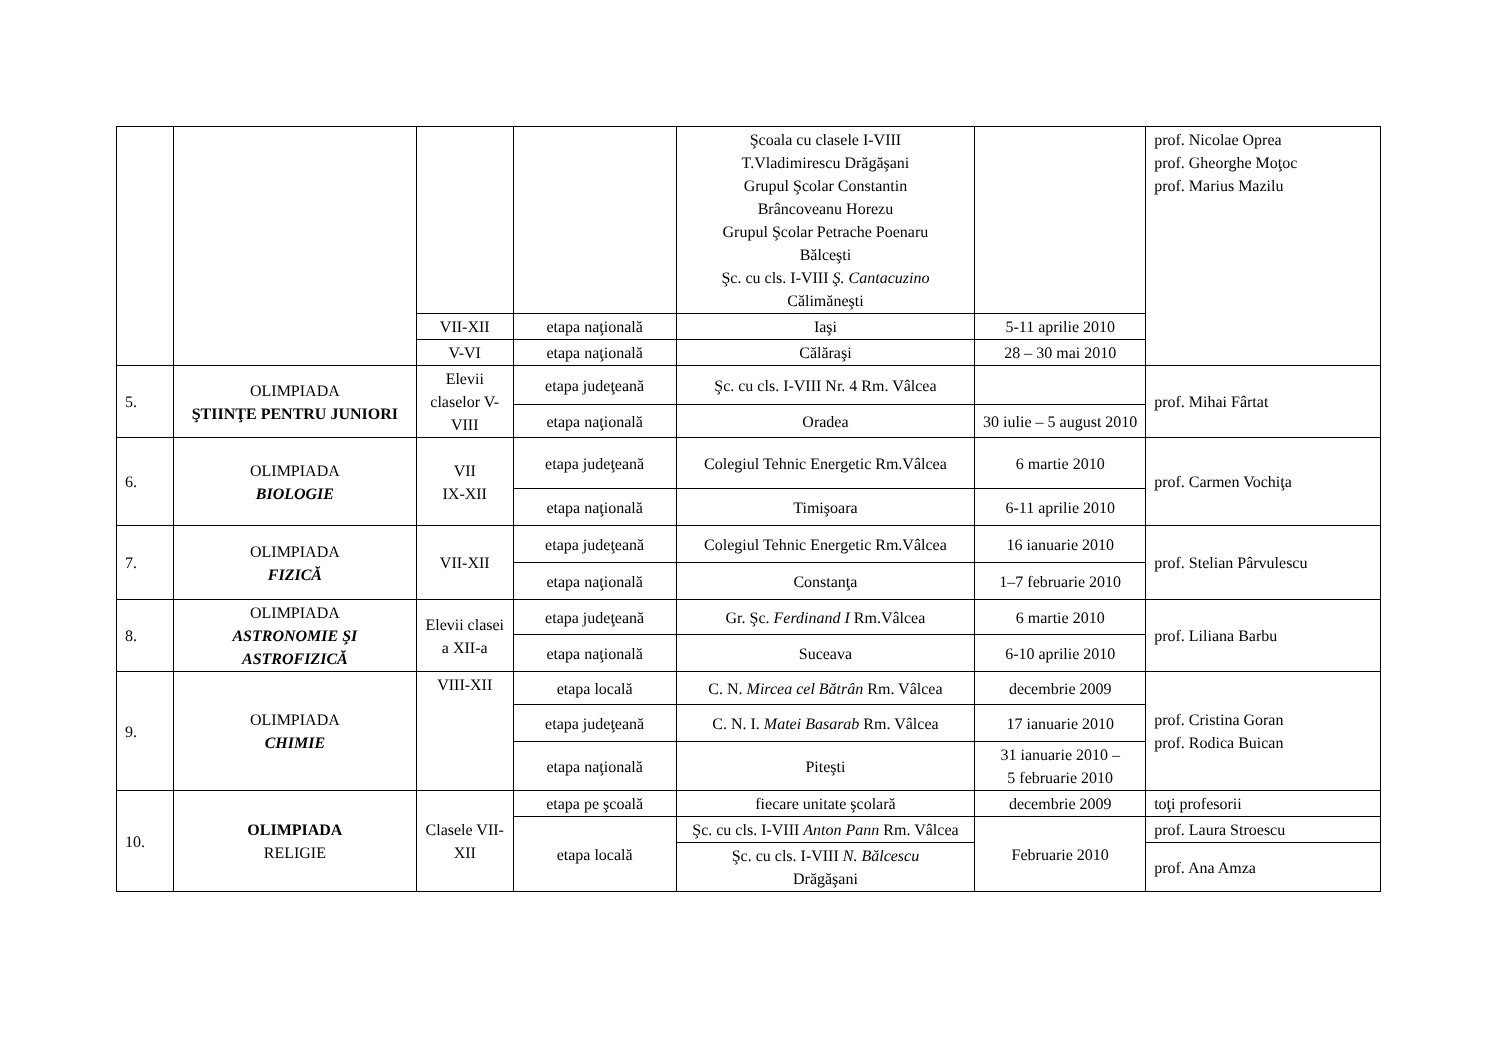| | | | | Şcoala cu clasele I-VIII T.Vladimirescu Drăgăşani Grupul Şcolar Constantin Brâncoveanu Horezu Grupul Şcolar Petrache Poenaru Bălceşti Şc. cu cls. I-VIII Ş. Cantacuzino Călimăneşti | | prof. Nicolae Oprea prof. Gheorghe Moţoc prof. Marius Mazilu |
| | | VII-XII | etapa naţională | Iaşi | 5-11 aprilie 2010 | |
| | | V-VI | etapa naţională | Călăraşi | 28 – 30 mai 2010 | |
| 5. | OLIMPIADA ŞTIINŢE PENTRU JUNIORI | Elevii claselor V-VIII | etapa judeţeană | Şc. cu cls. I-VIII Nr. 4 Rm. Vâlcea | | prof. Mihai Fârtat |
| | | | etapa naţională | Oradea | 30 iulie – 5 august 2010 | |
| 6. | OLIMPIADA BIOLOGIE | VII IX-XII | etapa judeţeană | Colegiul Tehnic Energetic Rm.Vâlcea | 6 martie 2010 | prof. Carmen Vochiţa |
| | | | etapa naţională | Timişoara | 6-11 aprilie 2010 | |
| 7. | OLIMPIADA FIZICĂ | VII-XII | etapa judeţeană | Colegiul Tehnic Energetic Rm.Vâlcea | 16 ianuarie 2010 | prof. Stelian Pârvulescu |
| | | | etapa naţională | Constanţa | 1–7 februarie 2010 | |
| 8. | OLIMPIADA ASTRONOMIE ŞI ASTROFIZICĂ | Elevii clasei a XII-a | etapa judeţeană | Gr. Şc. Ferdinand I Rm.Vâlcea | 6 martie 2010 | prof. Liliana Barbu |
| | | | etapa naţională | Suceava | 6-10 aprilie 2010 | |
| 9. | OLIMPIADA CHIMIE | VIII-XII | etapa locală | C. N. Mircea cel Bătrân Rm. Vâlcea | decembrie 2009 | prof. Cristina Goran prof. Rodica Buican |
| | | | etapa judeţeană | C. N. I. Matei Basarab Rm. Vâlcea | 17 ianuarie 2010 | |
| | | | etapa naţională | Piteşti | 31 ianuarie 2010 – 5 februarie 2010 | |
| 10. | OLIMPIADA RELIGIE | Clasele VII-XII | etapa pe şcoală | fiecare unitate şcolară | decembrie 2009 | toţi profesorii |
| | | | etapa locală | Şc. cu cls. I-VIII Anton Pann Rm. Vâlcea | Februarie 2010 | prof. Laura Stroescu |
| | | | | Şc. cu cls. I-VIII N. Bălcescu Drăgăşani | | prof. Ana Amza |